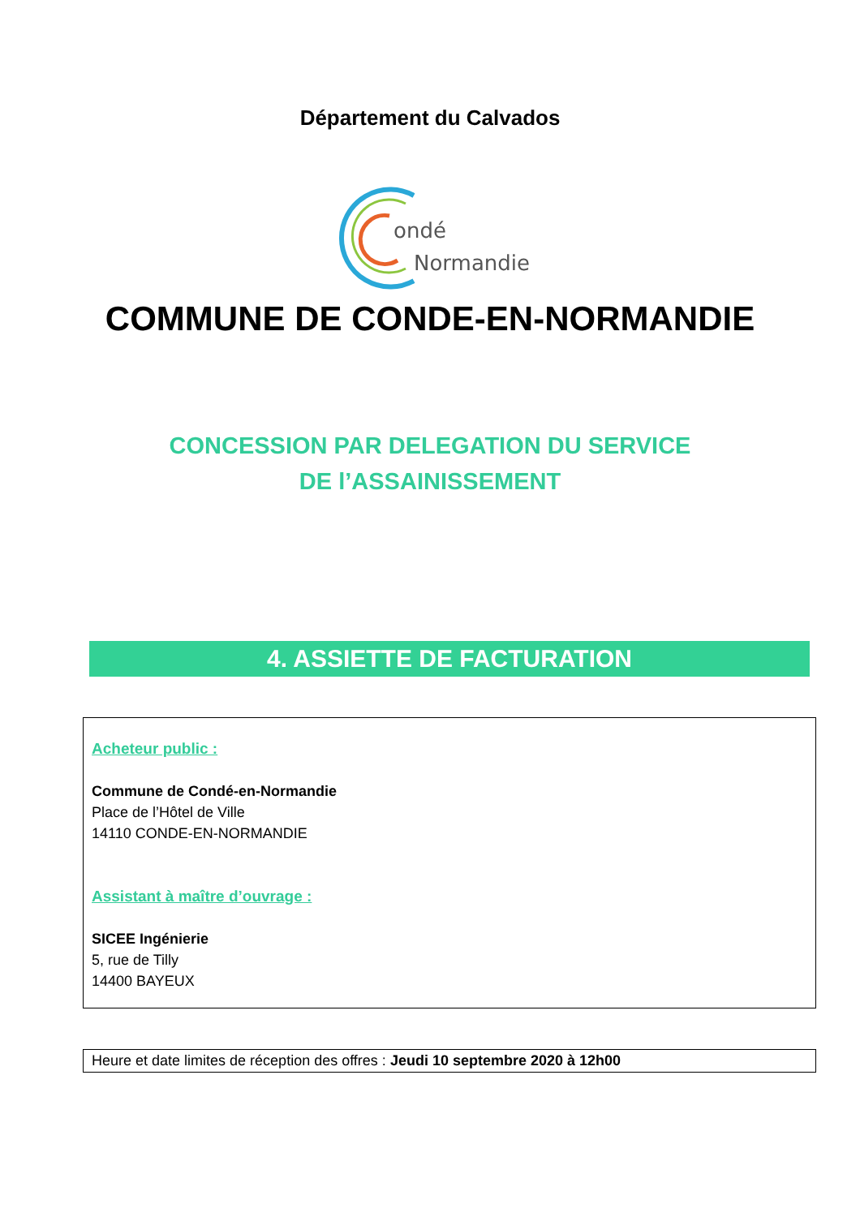Département du Calvados
ondé
Normandie
COMMUNE DE CONDE-EN-NORMANDIE
CONCESSION PAR DELEGATION DU SERVICE
DE l’ASSAINISSEMENT
4. ASSIETTE DE FACTURATION
Acheteur public :
Commune de Condé-en-Normandie
Place de l’Hôtel de Ville
14110 CONDE-EN-NORMANDIE
Assistant à maître d’ouvrage :
SICEE Ingénierie
5, rue de Tilly
14400 BAYEUX
Heure et date limites de réception des offres : Jeudi 10 septembre 2020 à 12h00